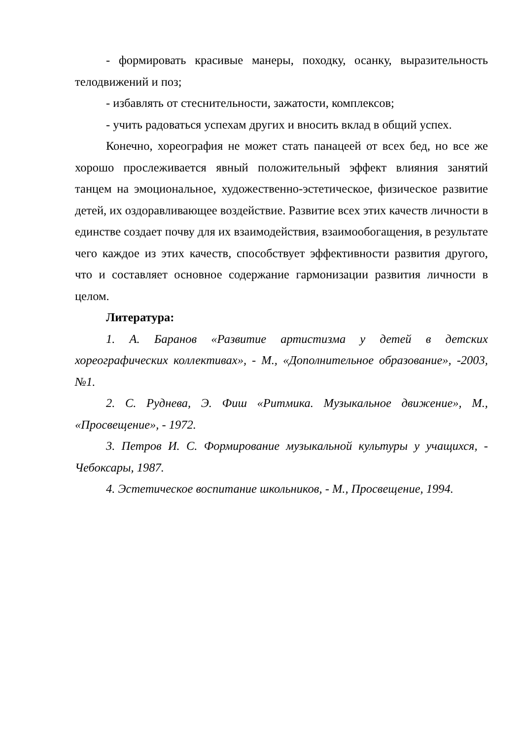- формировать красивые манеры, походку, осанку, выразительность телодвижений и поз;
- избавлять от стеснительности, зажатости, комплексов;
- учить радоваться успехам других и вносить вклад в общий успех.
Конечно, хореография не может стать панацеей от всех бед, но все же хорошо прослеживается явный положительный эффект влияния занятий танцем на эмоциональное, художественно-эстетическое, физическое развитие детей, их оздоравливающее воздействие. Развитие всех этих качеств личности в единстве создает почву для их взаимодействия, взаимообогащения, в результате чего каждое из этих качеств, способствует эффективности развития другого, что и составляет основное содержание гармонизации развития личности в целом.
Литература:
1. А. Баранов «Развитие артистизма у детей в детских хореографических коллективах», - М., «Дополнительное образование», -2003, №1.
2. С. Руднева, Э. Фиш «Ритмика. Музыкальное движение», М., «Просвещение», - 1972.
3. Петров И. С. Формирование музыкальной культуры у учащихся, - Чебоксары, 1987.
4. Эстетическое воспитание школьников, - М., Просвещение, 1994.